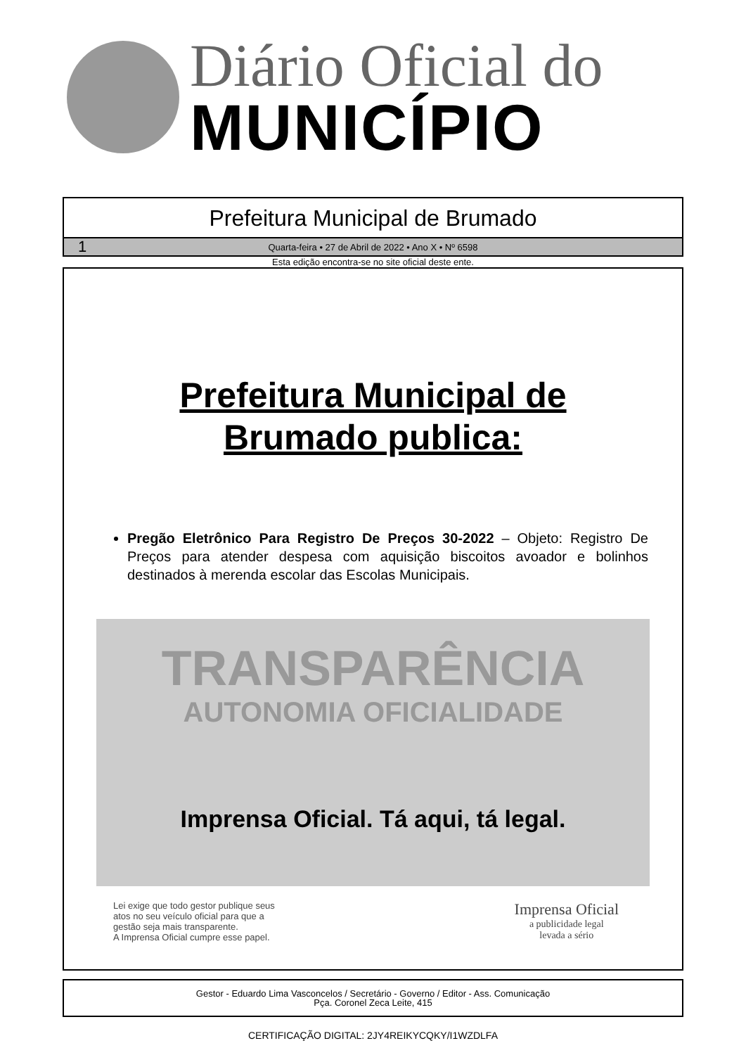Diário Oficial do
MUNICÍPIO
Prefeitura Municipal de Brumado
1 Quarta-feira • 27 de Abril de 2022 • Ano X • Nº 6598
Esta edição encontra-se no site oficial deste ente.
Prefeitura Municipal de
Brumado publica:
Pregão Eletrônico Para Registro De Preços 30-2022 – Objeto: Registro De Preços para atender despesa com aquisição biscoitos avoador e bolinhos destinados à merenda escolar das Escolas Municipais.
TRANSPARÊNCIA
AUTONOMIA OFICIALIDADE
Imprensa Oficial. Tá aqui, tá legal.
Lei exige que todo gestor publique seus
atos no seu veículo oficial para que a
gestão seja mais transparente.
A Imprensa Oficial cumpre esse papel.
Imprensa Oficial
a publicidade legal
levada a sério
Gestor - Eduardo Lima Vasconcelos / Secretário - Governo / Editor - Ass. Comunicação
Pça. Coronel Zeca Leite, 415
CERTIFICAÇÃO DIGITAL: 2JY4REIKYCQKY/I1WZDLFA